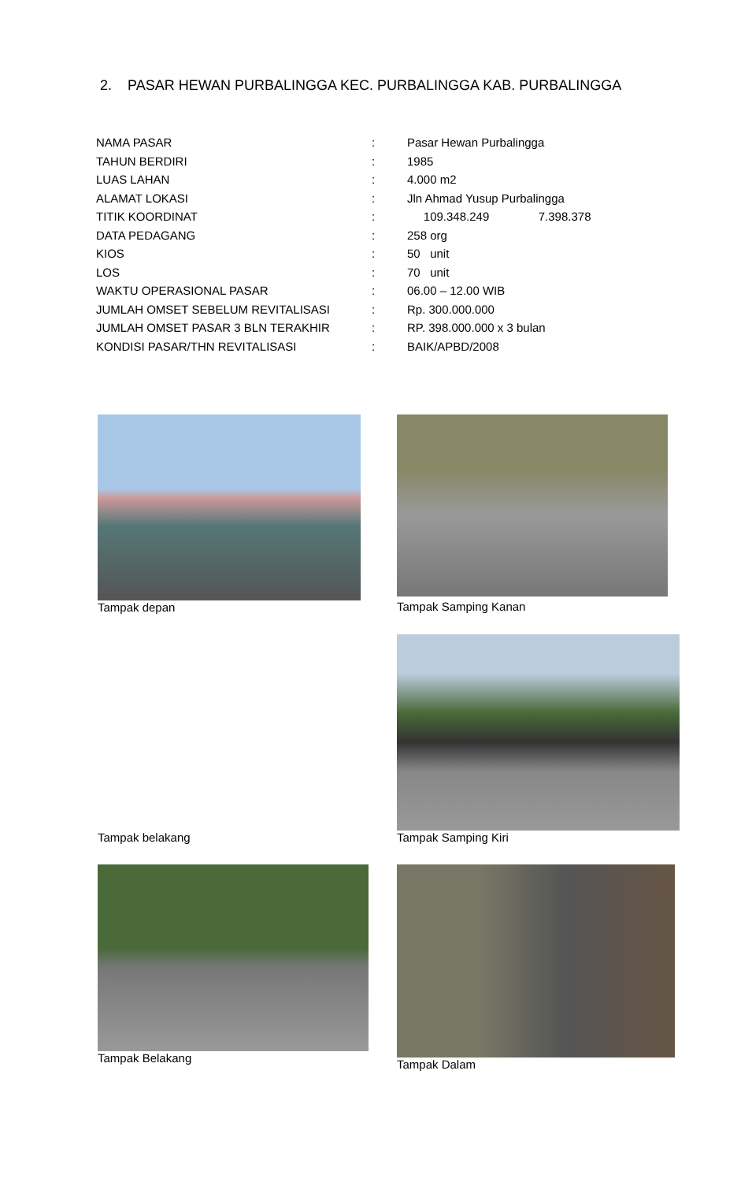2. PASAR HEWAN PURBALINGGA KEC. PURBALINGGA KAB. PURBALINGGA
| NAMA PASAR | : | Pasar Hewan Purbalingga |
| TAHUN BERDIRI | : | 1985 |
| LUAS LAHAN | : | 4.000 m2 |
| ALAMAT LOKASI | : | Jln Ahmad Yusup Purbalingga |
| TITIK KOORDINAT | : | 109.348.249 7.398.378 |
| DATA PEDAGANG | : | 258 org |
| KIOS | : | 50 unit |
| LOS | : | 70 unit |
| WAKTU OPERASIONAL PASAR | : | 06.00 – 12.00 WIB |
| JUMLAH OMSET SEBELUM REVITALISASI | : | Rp. 300.000.000 |
| JUMLAH OMSET PASAR 3 BLN TERAKHIR | : | RP. 398.000.000 x 3 bulan |
| KONDISI PASAR/THN REVITALISASI | : | BAIK/APBD/2008 |
Tampak depan Tampak Samping Kanan
Tampak Samping Kiri
Tampak belakang
Tampak Belakang Tampak Dalam